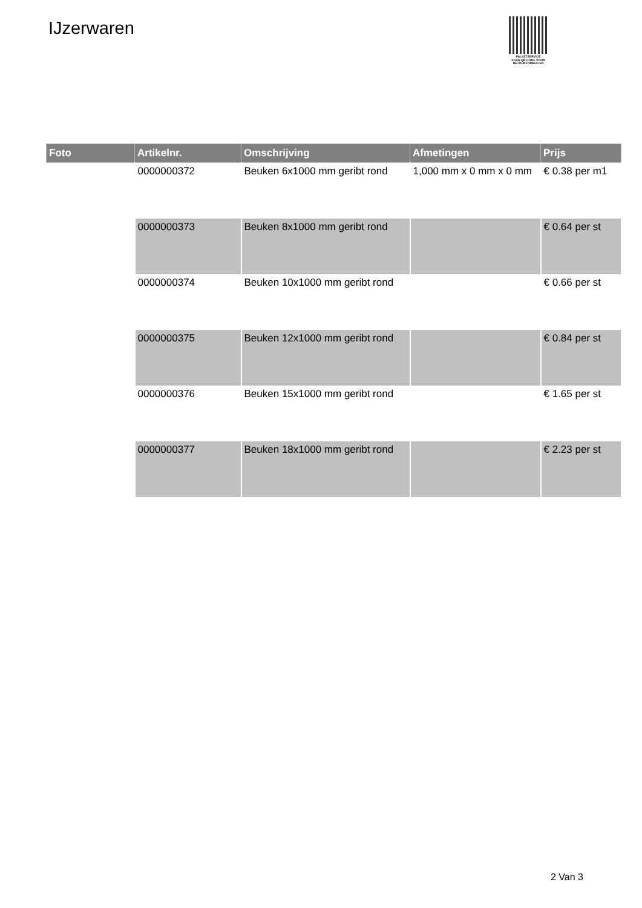IJzerwaren
PALLETSERVICE
SCAN QR-CODE VOOR
RETOURFORMULIER
| Foto | Artikelnr. | Omschrijving | Afmetingen | Prijs |
| --- | --- | --- | --- | --- |
| | 0000000372 | Beuken 6x1000 mm geribt rond | 1,000 mm x 0 mm x 0 mm | € 0.38 per m1 |
| | 0000000373 | Beuken 8x1000 mm geribt rond | | € 0.64 per st |
| | 0000000374 | Beuken 10x1000 mm geribt rond | | € 0.66 per st |
| | 0000000375 | Beuken 12x1000 mm geribt rond | | € 0.84 per st |
| | 0000000376 | Beuken 15x1000 mm geribt rond | | € 1.65 per st |
| | 0000000377 | Beuken 18x1000 mm geribt rond | | € 2.23 per st |
2 Van 3